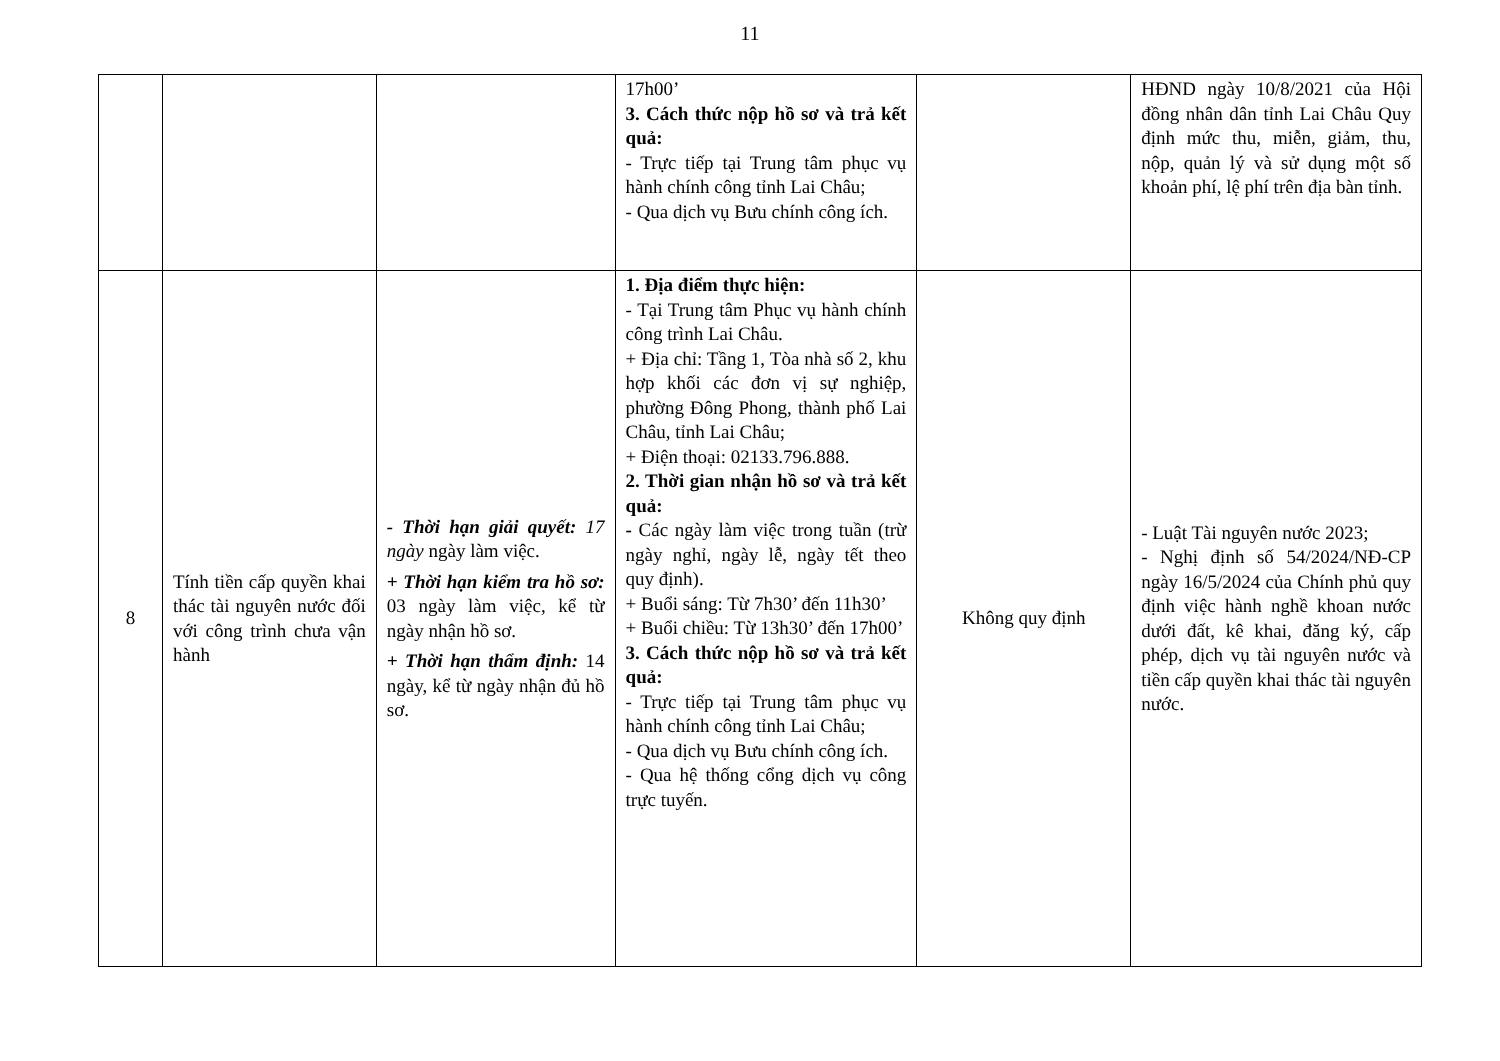11
| | | | 17h00’ 3. Cách thức nộp hồ sơ và trả kết quả: - Trực tiếp tại Trung tâm phục vụ hành chính công tỉnh Lai Châu; - Qua dịch vụ Bưu chính công ích. | | HĐND ngày 10/8/2021 của Hội đồng nhân dân tỉnh Lai Châu Quy định mức thu, miễn, giảm, thu, nộp, quản lý và sử dụng một số khoản phí, lệ phí trên địa bàn tỉnh. |
| 8 | Tính tiền cấp quyền khai thác tài nguyên nước đối với công trình chưa vận hành | - Thời hạn giải quyết: 17 ngày ngày làm việc. + Thời hạn kiểm tra hồ sơ: 03 ngày làm việc, kể từ ngày nhận hồ sơ. + Thời hạn thẩm định: 14 ngày, kể từ ngày nhận đủ hồ sơ. | 1. Địa điểm thực hiện: - Tại Trung tâm Phục vụ hành chính công trình Lai Châu. + Địa chỉ: Tầng 1, Tòa nhà số 2, khu hợp khối các đơn vị sự nghiệp, phường Đông Phong, thành phố Lai Châu, tỉnh Lai Châu; + Điện thoại: 02133.796.888. 2. Thời gian nhận hồ sơ và trả kết quả: - Các ngày làm việc trong tuần (trừ ngày nghỉ, ngày lễ, ngày tết theo quy định). + Buổi sáng: Từ 7h30’ đến 11h30’ + Buổi chiều: Từ 13h30’ đến 17h00’ 3. Cách thức nộp hồ sơ và trả kết quả: - Trực tiếp tại Trung tâm phục vụ hành chính công tỉnh Lai Châu; - Qua dịch vụ Bưu chính công ích. - Qua hệ thống cổng dịch vụ công trực tuyến. | Không quy định | - Luật Tài nguyên nước 2023; - Nghị định số 54/2024/NĐ-CP ngày 16/5/2024 của Chính phủ quy định việc hành nghề khoan nước dưới đất, kê khai, đăng ký, cấp phép, dịch vụ tài nguyên nước và tiền cấp quyền khai thác tài nguyên nước. |